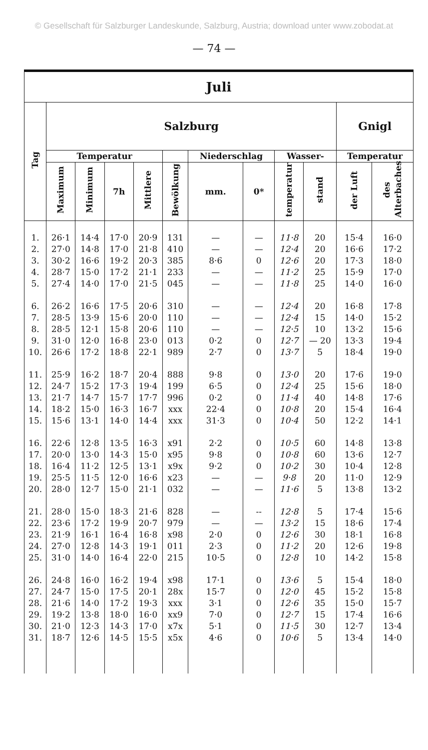© Gesellschaft für Salzburger Landeskunde, Salzburg, Austria; download unter www.zobodat.at
— 74 —
| Juli | | | | | | | | | | | |
| --- | --- | --- | --- | --- | --- | --- | --- | --- | --- | --- | --- |
| Tag | Salzburg | | | | | | | | | Gnigl | |
| | Temperatur | | | | | Niederschlag | | Wasser- | | Temperatur | |
| | Maximum | Minimum | 7h | Mittlere | Bewölkung | mm. | 0* | temperatur | stand | der Luft | des Alterbaches |
| 1. | 26·1 | 14·4 | 17·0 | 20·9 | 131 | — | — | 11·8 | 20 | 15·4 | 16·0 |
| 2. | 27·0 | 14·8 | 17·0 | 21·8 | 410 | — | — | 12·4 | 20 | 16·6 | 17·2 |
| 3. | 30·2 | 16·6 | 19·2 | 20·3 | 385 | 8·6 | 0 | 12·6 | 20 | 17·3 | 18·0 |
| 4. | 28·7 | 15·0 | 17·2 | 21·1 | 233 | — | — | 11·2 | 25 | 15·9 | 17·0 |
| 5. | 27·4 | 14·0 | 17·0 | 21·5 | 045 | — | — | 11·8 | 25 | 14·0 | 16·0 |
| 6. | 26·2 | 16·6 | 17·5 | 20·6 | 310 | — | — | 12·4 | 20 | 16·8 | 17·8 |
| 7. | 28·5 | 13·9 | 15·6 | 20·0 | 110 | — | — | 12·4 | 15 | 14·0 | 15·2 |
| 8. | 28·5 | 12·1 | 15·8 | 20·6 | 110 | — | — | 12·5 | 10 | 13·2 | 15·6 |
| 9. | 31·0 | 12·0 | 16·8 | 23·0 | 013 | 0·2 | 0 | 12·7 | — 20 | 13·3 | 19·4 |
| 10. | 26·6 | 17·2 | 18·8 | 22·1 | 989 | 2·7 | 0 | 13·7 | 5 | 18·4 | 19·0 |
| 11. | 25·9 | 16·2 | 18·7 | 20·4 | 888 | 9·8 | 0 | 13·0 | 20 | 17·6 | 19·0 |
| 12. | 24·7 | 15·2 | 17·3 | 19·4 | 199 | 6·5 | 0 | 12·4 | 25 | 15·6 | 18·0 |
| 13. | 21·7 | 14·7 | 15·7 | 17·7 | 996 | 0·2 | 0 | 11·4 | 40 | 14·8 | 17·6 |
| 14. | 18·2 | 15·0 | 16·3 | 16·7 | xxx | 22·4 | 0 | 10·8 | 20 | 15·4 | 16·4 |
| 15. | 15·6 | 13·1 | 14·0 | 14·4 | xxx | 31·3 | 0 | 10·4 | 50 | 12·2 | 14·1 |
| 16. | 22·6 | 12·8 | 13·5 | 16·3 | x91 | 2·2 | 0 | 10·5 | 60 | 14·8 | 13·8 |
| 17. | 20·0 | 13·0 | 14·3 | 15·0 | x95 | 9·8 | 0 | 10·8 | 60 | 13·6 | 12·7 |
| 18. | 16·4 | 11·2 | 12·5 | 13·1 | x9x | 9·2 | 0 | 10·2 | 30 | 10·4 | 12·8 |
| 19. | 25·5 | 11·5 | 12·0 | 16·6 | x23 | — | — | 9·8 | 20 | 11·0 | 12·9 |
| 20. | 28·0 | 12·7 | 15·0 | 21·1 | 032 | — | — | 11·6 | 5 | 13·8 | 13·2 |
| 21. | 28·0 | 15·0 | 18·3 | 21·6 | 828 | — | -- | 12·8 | 5 | 17·4 | 15·6 |
| 22. | 23·6 | 17·2 | 19·9 | 20·7 | 979 | — | — | 13·2 | 15 | 18·6 | 17·4 |
| 23. | 21·9 | 16·1 | 16·4 | 16·8 | x98 | 2·0 | 0 | 12·6 | 30 | 18·1 | 16·8 |
| 24. | 27·0 | 12·8 | 14·3 | 19·1 | 011 | 2·3 | 0 | 11·2 | 20 | 12·6 | 19·8 |
| 25. | 31·0 | 14·0 | 16·4 | 22·0 | 215 | 10·5 | 0 | 12·8 | 10 | 14·2 | 15·8 |
| 26. | 24·8 | 16·0 | 16·2 | 19·4 | x98 | 17·1 | 0 | 13·6 | 5 | 15·4 | 18·0 |
| 27. | 24·7 | 15·0 | 17·5 | 20·1 | 28x | 15·7 | 0 | 12·0 | 45 | 15·2 | 15·8 |
| 28. | 21·6 | 14·0 | 17·2 | 19·3 | xxx | 3·1 | 0 | 12·6 | 35 | 15·0 | 15·7 |
| 29. | 19·2 | 13·8 | 18·0 | 16·0 | xx9 | 7·0 | 0 | 12·7 | 15 | 17·4 | 16·6 |
| 30. | 21·0 | 12·3 | 14·3 | 17·0 | x7x | 5·1 | 0 | 11·5 | 30 | 12·7 | 13·4 |
| 31. | 18·7 | 12·6 | 14·5 | 15·5 | x5x | 4·6 | 0 | 10·6 | 5 | 13·4 | 14·0 |